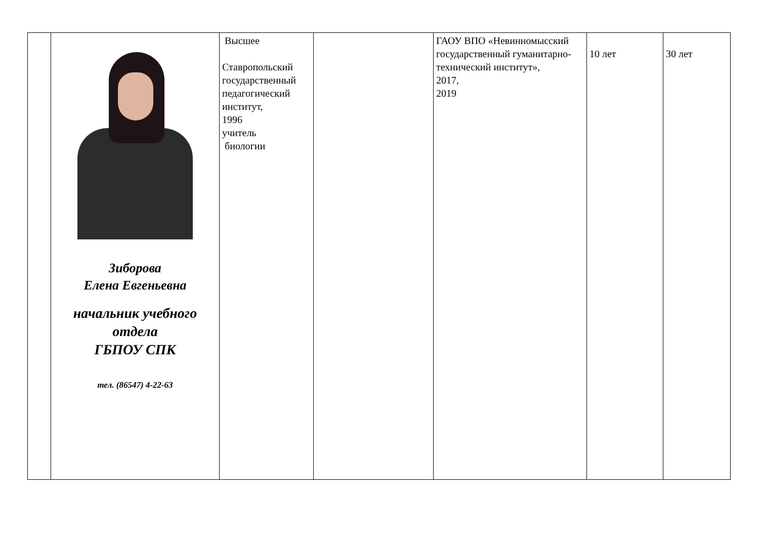| | Зиборова Елена Евгеньевна начальник учебного отдела ГБПОУ СПК тел. (86547) 4-22-63 | Высшее Ставропольский государственный педагогический институт, 1996 учитель биологии | | ГАОУ ВПО «Невинномысский государственный гуманитарно-технический институт», 2017, 2019 | 10 лет | 30 лет |